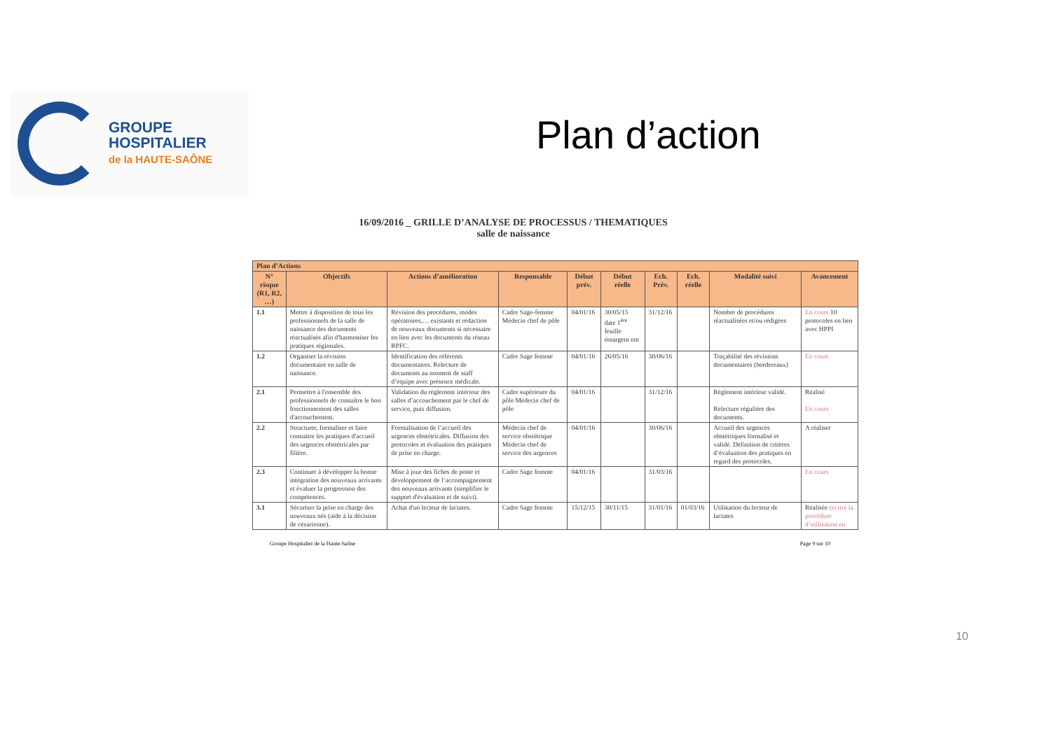GROUPE
HOSPITALIER
de la HAUTE-SAÔNE
Plan d’action
16/09/2016 _ GRILLE D’ANALYSE DE PROCESSUS / THEMATIQUES
salle de naissance
| Plan d’Actions | | | | | | | | | |
| --- | --- | --- | --- | --- | --- | --- | --- | --- | --- |
| N° risque (R1, R2, …) | Objectifs | Actions d’amélioration | Responsable | Début prév. | Début réelle | Ech. Prév. | Ech. réelle | Modalité suivi | Avancement |
| 1.1 | Mettre à disposition de tous les professionnels de la salle de naissance des documents réactualisés afin d'harmoniser les pratiques régionales. | Révision des procédures, modes opératoires,… existants et rédaction de nouveaux documents si nécessaire en lien avec les documents du réseau RPFC. | Cadre Sage-femme Médecin chef de pôle | 04/01/16 | 30/05/15 date 1<sup>ère</sup> feuille émargem ent | 31/12/16 | | Nombre de procédures réactualisées et/ou rédigées | En cours 10 protocoles en lien avec HPPI |
| 1.2 | Organiser la révision documentaire en salle de naissance. | Identification des référents documentaires. Relecture de documents au moment de staff d’équipe avec présence médicale. | Cadre Sage femme | 04/01/16 | 26/05/16 | 30/06/16 | | Traçabilité des révisions documentaires (bordereaux) | En cours |
| 2.1 | Permettre à l'ensemble des professionnels de connaître le bon fonctionnement des salles d'accouchement. | Validation du règlement intérieur des salles d’accouchement par le chef de service, puis diffusion. | Cadre supérieure du pôle Médecin chef de pôle | 04/01/16 | | 31/12/16 | | Règlement intérieur validé. Relecture régulière des documents. | Réalisé En cours |
| 2.2 | Structurer, formaliser et faire connaitre les pratiques d'accueil des urgences obstétricales par filière. | Formalisation de l’accueil des urgences obstétricales. Diffusion des protocoles et évaluation des pratiques de prise en charge. | Médecin chef de service obstétrique Médecin chef de service des urgences | 04/01/16 | | 30/06/16 | | Accueil des urgences obstétriques formalisé et validé. Définition de critères d’évaluation des pratiques en regard des protocoles. | A réaliser |
| 2.3 | Continuer à développer la bonne intégration des nouveaux arrivants et évaluer la progression des compétences. | Mise à jour des fiches de poste et développement de l’accompagnement des nouveaux arrivants (simplifier le support d'évaluation et de suivi). | Cadre Sage femme | 04/01/16 | | 31/03/16 | | | En cours |
| 3.1 | Sécuriser la prise en charge des nouveaux nés (aide à la décision de césarienne). | Achat d'un lecteur de lactates. | Cadre Sage femme | 15/12/15 | 30/11/15 | 31/01/16 | 01/03/16 | Utilisation du lecteur de lactates | Réalisée (écrire la procédure d’utilisation en |
Groupe Hospitalier de la Haute-Saône Page 9 sur 10
10